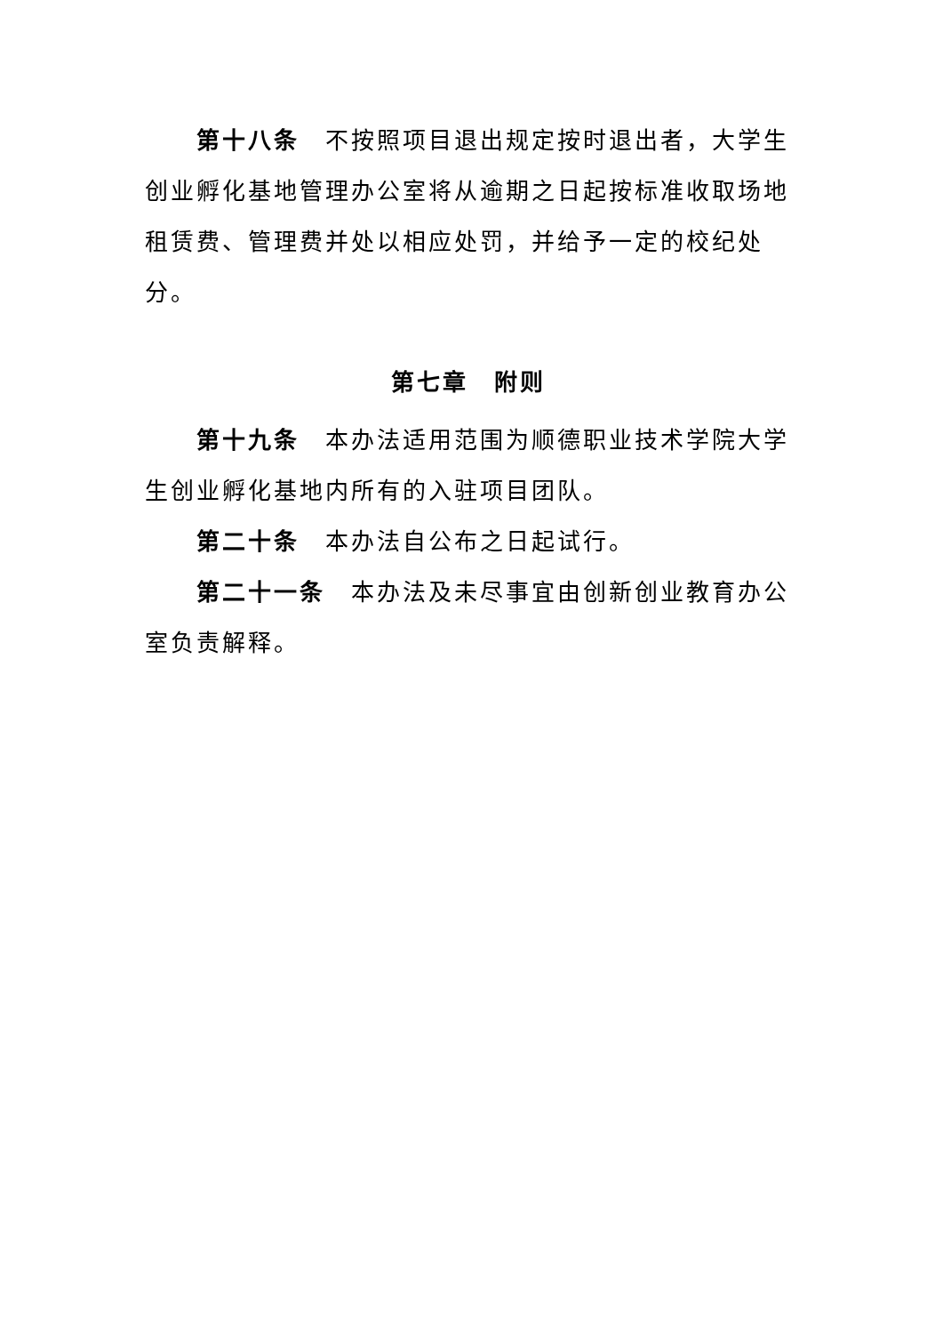第十八条　不按照项目退出规定按时退出者，大学生创业孵化基地管理办公室将从逾期之日起按标准收取场地租赁费、管理费并处以相应处罚，并给予一定的校纪处分。
第七章　附则
第十九条　本办法适用范围为顺德职业技术学院大学生创业孵化基地内所有的入驻项目团队。
第二十条　本办法自公布之日起试行。
第二十一条　本办法及未尽事宜由创新创业教育办公室负责解释。